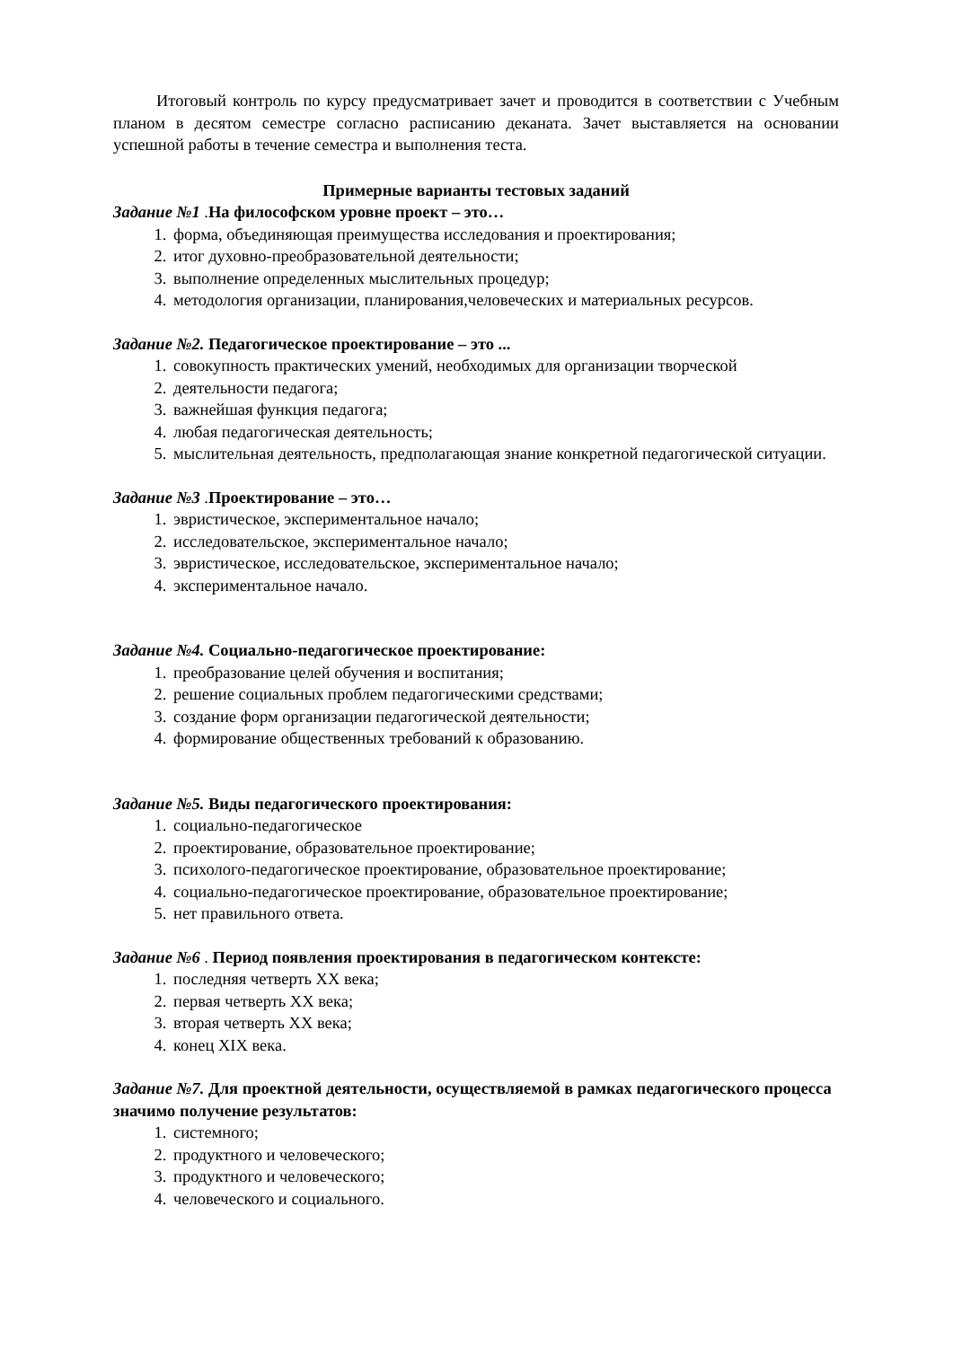Итоговый контроль по курсу предусматривает зачет и проводится в соответствии с Учебным планом в десятом семестре согласно расписанию деканата. Зачет выставляется на основании успешной работы в течение семестра и выполнения теста.
Примерные варианты тестовых заданий
Задание №1 .На философском уровне проект – это…
1. форма, объединяющая преимущества исследования и проектирования;
2. итог духовно-преобразовательной деятельности;
3. выполнение определенных мыслительных процедур;
4. методология организации, планирования,человеческих и материальных ресурсов.
Задание №2. Педагогическое проектирование – это ...
1. совокупность практических умений, необходимых для организации творческой
2. деятельности педагога;
3. важнейшая функция педагога;
4. любая педагогическая деятельность;
5. мыслительная деятельность, предполагающая знание конкретной педагогической ситуации.
Задание №3 .Проектирование – это…
1. эвристическое, экспериментальное начало;
2. исследовательское, экспериментальное начало;
3. эвристическое, исследовательское, экспериментальное начало;
4. экспериментальное начало.
Задание №4. Социально-педагогическое проектирование:
1. преобразование целей обучения и воспитания;
2. решение социальных проблем педагогическими средствами;
3. создание форм организации педагогической деятельности;
4. формирование общественных требований к образованию.
Задание №5. Виды педагогического проектирования:
1. социально-педагогическое
2. проектирование, образовательное проектирование;
3. психолого-педагогическое проектирование, образовательное проектирование;
4. социально-педагогическое проектирование, образовательное проектирование;
5. нет правильного ответа.
Задание №6 . Период появления проектирования в педагогическом контексте:
1. последняя четверть XX века;
2. первая четверть XX века;
3. вторая четверть XX века;
4. конец XIX века.
Задание №7. Для проектной деятельности, осуществляемой в рамках педагогического процесса значимо получение результатов:
1. системного;
2. продуктного и человеческого;
3. продуктного и человеческого;
4. человеческого и социального.